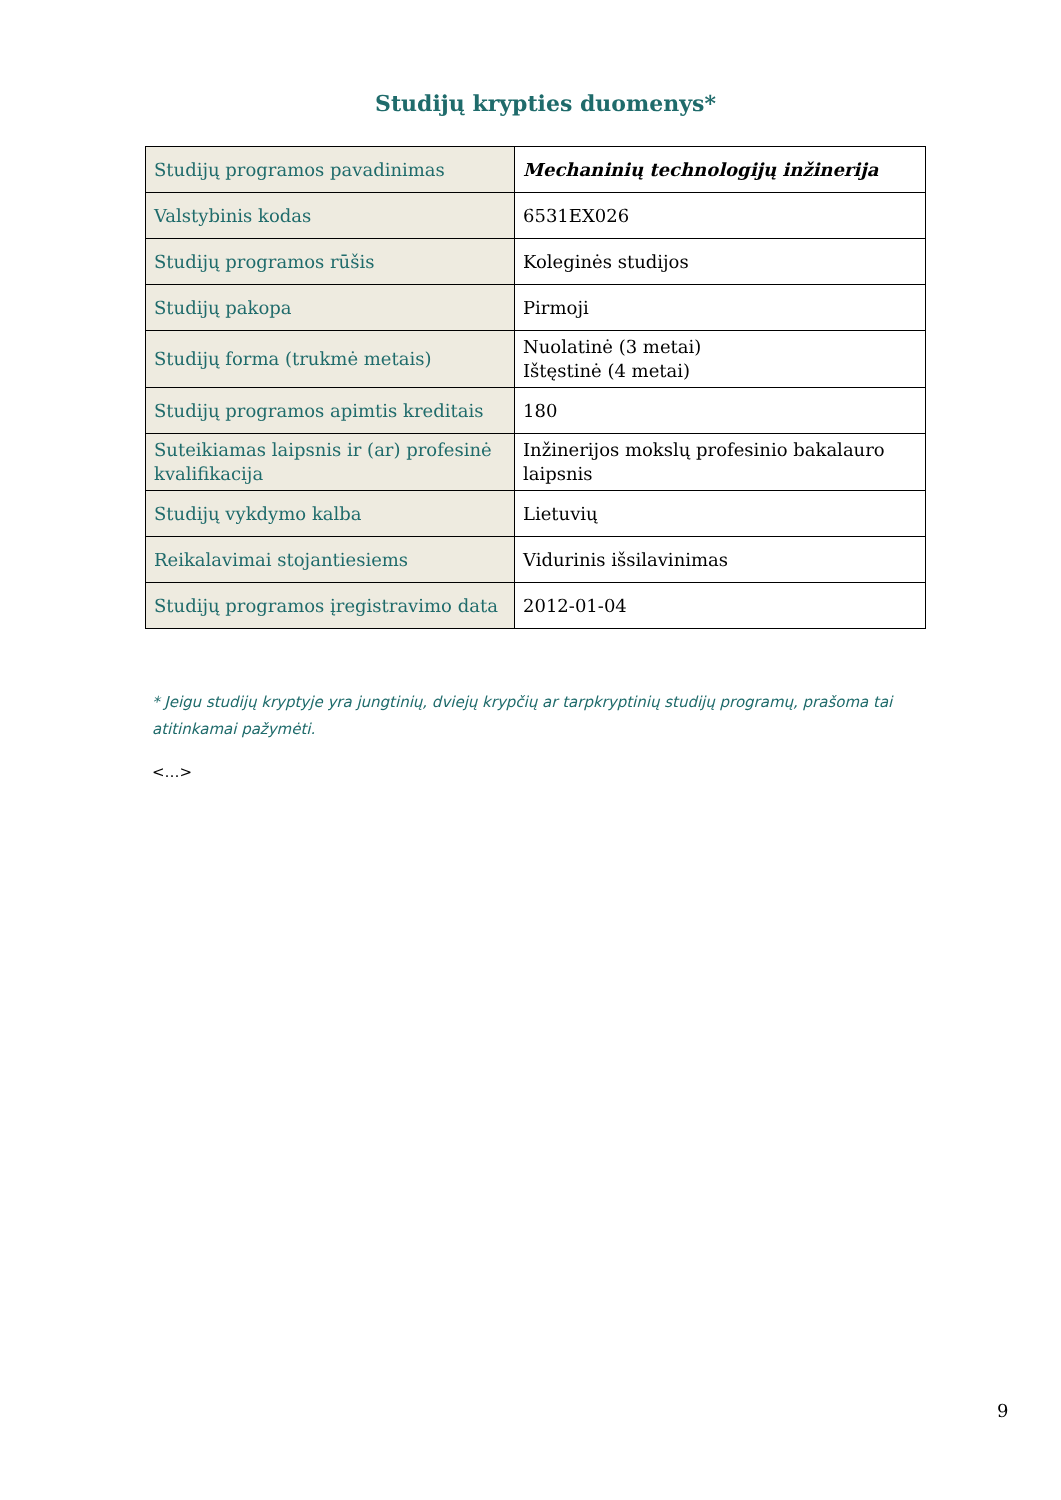Studijų krypties duomenys*
| Studijų programos pavadinimas | Mechaninių technologijų inžinerija |
| Valstybinis kodas | 6531EX026 |
| Studijų programos rūšis | Koleginės studijos |
| Studijų pakopa | Pirmoji |
| Studijų forma (trukmė metais) | Nuolatinė (3 metai) Ištęstinė (4 metai) |
| Studijų programos apimtis kreditais | 180 |
| Suteikiamas laipsnis ir (ar) profesinė kvalifikacija | Inžinerijos mokslų profesinio bakalauro laipsnis |
| Studijų vykdymo kalba | Lietuvių |
| Reikalavimai stojantiesiems | Vidurinis išsilavinimas |
| Studijų programos įregistravimo data | 2012-01-04 |
* Jeigu studijų kryptyje yra jungtinių, dviejų krypčių ar tarpkryptinių studijų programų, prašoma tai atitinkamai pažymėti.
<…>
9